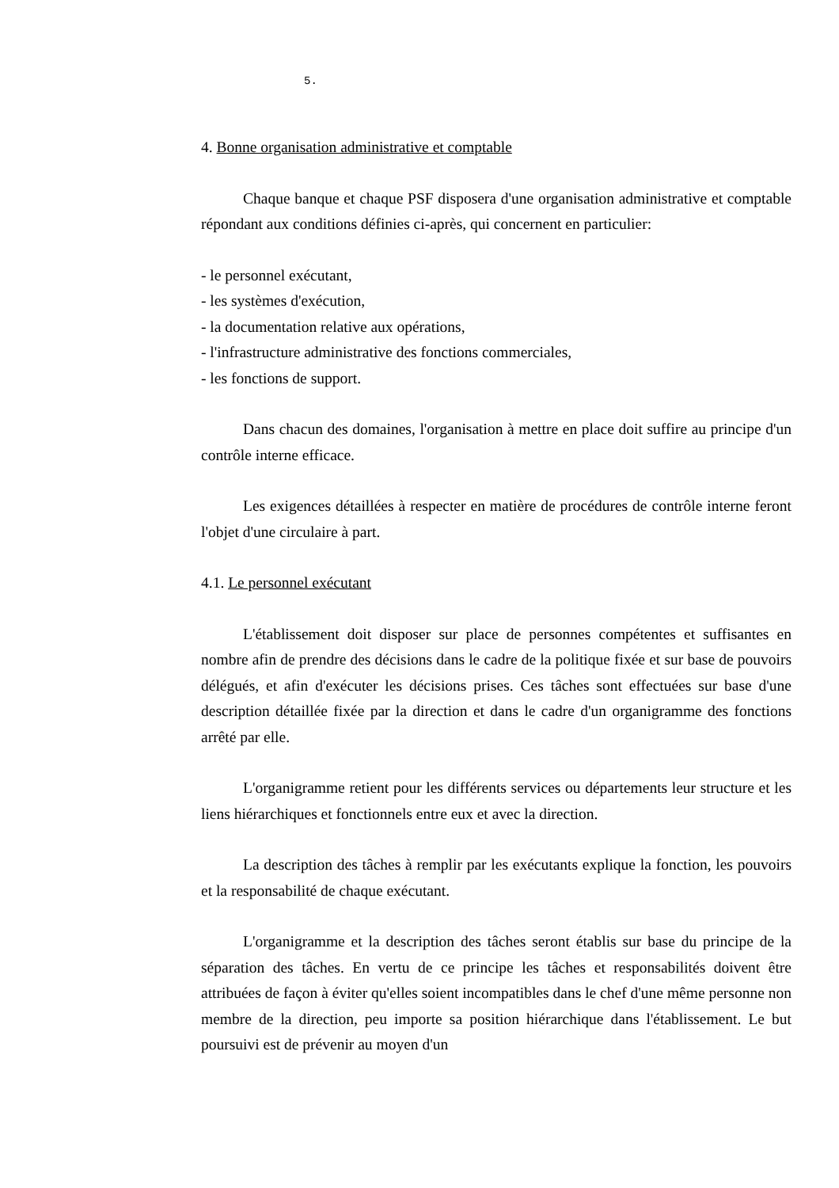5.
4. Bonne organisation administrative et comptable
Chaque banque et chaque PSF disposera d'une organisation administrative et comptable répondant aux conditions définies ci-après, qui concernent en particulier:
- le personnel exécutant,
- les systèmes d'exécution,
- la documentation relative aux opérations,
- l'infrastructure administrative des fonctions commerciales,
- les fonctions de support.
Dans chacun des domaines, l'organisation à mettre en place doit suffire au principe d'un contrôle interne efficace.
Les exigences détaillées à respecter en matière de procédures de contrôle interne feront l'objet d'une circulaire à part.
4.1. Le personnel exécutant
L'établissement doit disposer sur place de personnes compétentes et suffisantes en nombre afin de prendre des décisions dans le cadre de la politique fixée et sur base de pouvoirs délégués, et afin d'exécuter les décisions prises. Ces tâches sont effectuées sur base d'une description détaillée fixée par la direction et dans le cadre d'un organigramme des fonctions arrêté par elle.
L'organigramme retient pour les différents services ou départements leur structure et les liens hiérarchiques et fonctionnels entre eux et avec la direction.
La description des tâches à remplir par les exécutants explique la fonction, les pouvoirs et la responsabilité de chaque exécutant.
L'organigramme et la description des tâches seront établis sur base du principe de la séparation des tâches. En vertu de ce principe les tâches et responsabilités doivent être attribuées de façon à éviter qu'elles soient incompatibles dans le chef d'une même personne non membre de la direction, peu importe sa position hiérarchique dans l'établissement. Le but poursuivi est de prévenir au moyen d'un